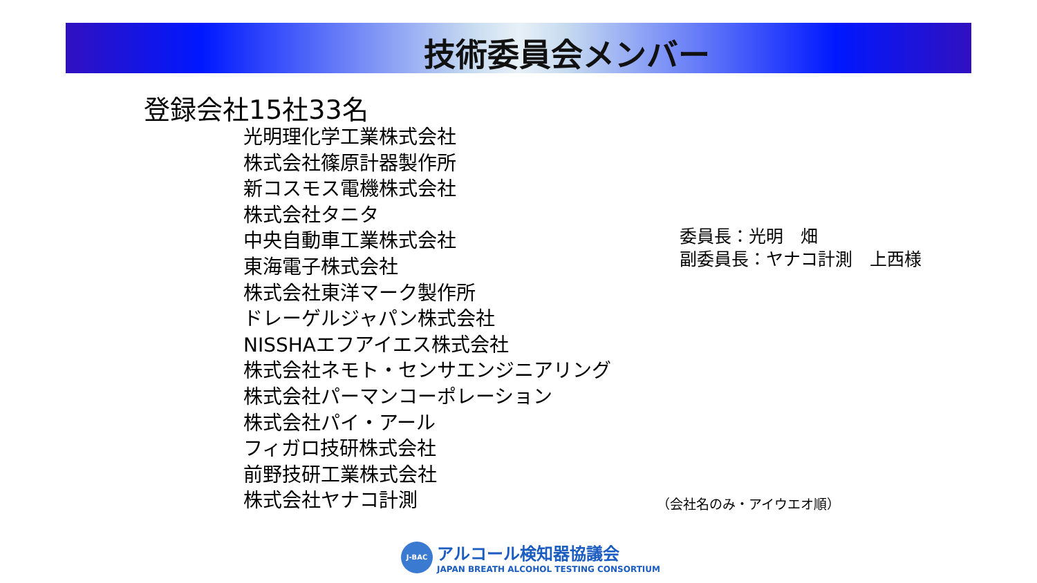技術委員会メンバー
登録会社15社33名
光明理化学工業株式会社
株式会社篠原計器製作所
新コスモス電機株式会社
株式会社タニタ
中央自動車工業株式会社
東海電子株式会社
株式会社東洋マーク製作所
ドレーゲルジャパン株式会社
NISSHAエフアイエス株式会社
株式会社ネモト・センサエンジニアリング
株式会社パーマンコーポレーション
株式会社パイ・アール
フィガロ技研株式会社
前野技研工業株式会社
株式会社ヤナコ計測
委員長：光明　畑
副委員長：ヤナコ計測　上西様
（会社名のみ・アイウエオ順）
J-BAC
アルコール検知器協議会
JAPAN BREATH ALCOHOL TESTING CONSORTIUM